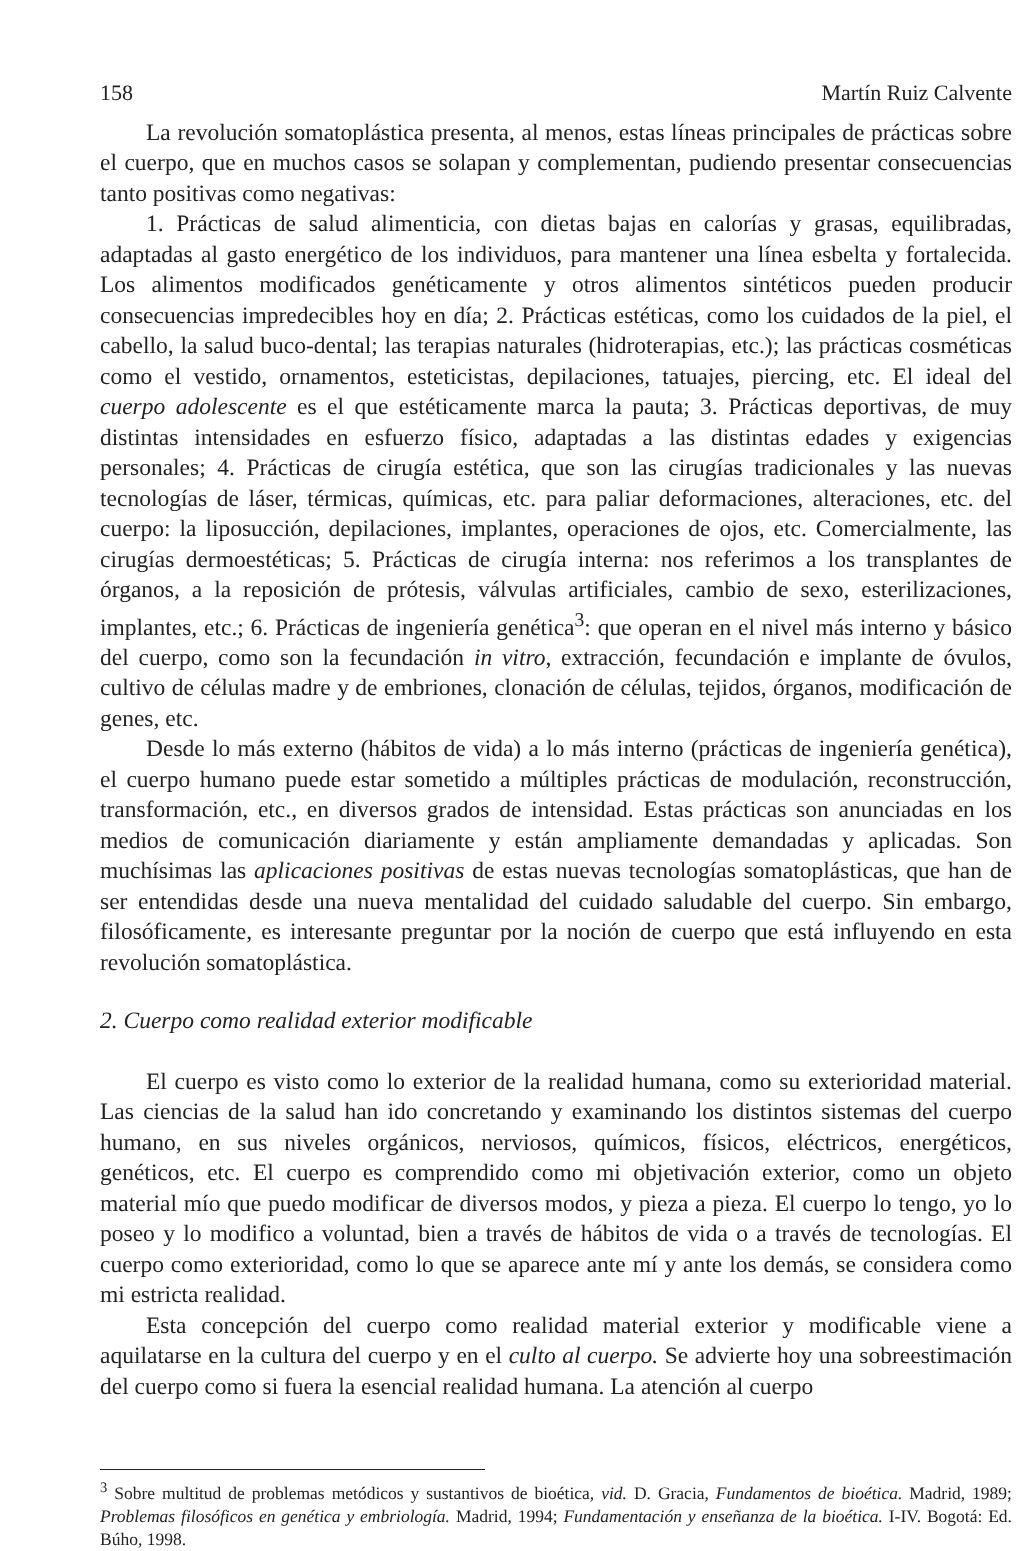158 Martín Ruiz Calvente
La revolución somatoplástica presenta, al menos, estas líneas principales de prácticas sobre el cuerpo, que en muchos casos se solapan y complementan, pudiendo presentar consecuencias tanto positivas como negativas:
1. Prácticas de salud alimenticia, con dietas bajas en calorías y grasas, equilibradas, adaptadas al gasto energético de los individuos, para mantener una línea esbelta y fortalecida. Los alimentos modificados genéticamente y otros alimentos sintéticos pueden producir consecuencias impredecibles hoy en día; 2. Prácticas estéticas, como los cuidados de la piel, el cabello, la salud buco-dental; las terapias naturales (hidroterapias, etc.); las prácticas cosméticas como el vestido, ornamentos, esteticistas, depilaciones, tatuajes, piercing, etc. El ideal del cuerpo adolescente es el que estéticamente marca la pauta; 3. Prácticas deportivas, de muy distintas intensidades en esfuerzo físico, adaptadas a las distintas edades y exigencias personales; 4. Prácticas de cirugía estética, que son las cirugías tradicionales y las nuevas tecnologías de láser, térmicas, químicas, etc. para paliar deformaciones, alteraciones, etc. del cuerpo: la liposucción, depilaciones, implantes, operaciones de ojos, etc. Comercialmente, las cirugías dermoestéticas; 5. Prácticas de cirugía interna: nos referimos a los transplantes de órganos, a la reposición de prótesis, válvulas artificiales, cambio de sexo, esterilizaciones, implantes, etc.; 6. Prácticas de ingeniería genética<sup>3</sup>: que operan en el nivel más interno y básico del cuerpo, como son la fecundación in vitro, extracción, fecundación e implante de óvulos, cultivo de células madre y de embriones, clonación de células, tejidos, órganos, modificación de genes, etc.
Desde lo más externo (hábitos de vida) a lo más interno (prácticas de ingeniería genética), el cuerpo humano puede estar sometido a múltiples prácticas de modulación, reconstrucción, transformación, etc., en diversos grados de intensidad. Estas prácticas son anunciadas en los medios de comunicación diariamente y están ampliamente demandadas y aplicadas. Son muchísimas las aplicaciones positivas de estas nuevas tecnologías somatoplásticas, que han de ser entendidas desde una nueva mentalidad del cuidado saludable del cuerpo. Sin embargo, filosóficamente, es interesante preguntar por la noción de cuerpo que está influyendo en esta revolución somatoplástica.
2. Cuerpo como realidad exterior modificable
El cuerpo es visto como lo exterior de la realidad humana, como su exterioridad material. Las ciencias de la salud han ido concretando y examinando los distintos sistemas del cuerpo humano, en sus niveles orgánicos, nerviosos, químicos, físicos, eléctricos, energéticos, genéticos, etc. El cuerpo es comprendido como mi objetivación exterior, como un objeto material mío que puedo modificar de diversos modos, y pieza a pieza. El cuerpo lo tengo, yo lo poseo y lo modifico a voluntad, bien a través de hábitos de vida o a través de tecnologías. El cuerpo como exterioridad, como lo que se aparece ante mí y ante los demás, se considera como mi estricta realidad.
Esta concepción del cuerpo como realidad material exterior y modificable viene a aquilatarse en la cultura del cuerpo y en el culto al cuerpo. Se advierte hoy una sobreestimación del cuerpo como si fuera la esencial realidad humana. La atención al cuerpo
<sup>3</sup> Sobre multitud de problemas metódicos y sustantivos de bioética, vid. D. Gracia, Fundamentos de bioética. Madrid, 1989; Problemas filosóficos en genética y embriología. Madrid, 1994; Fundamentación y enseñanza de la bioética. I-IV. Bogotá: Ed. Búho, 1998.